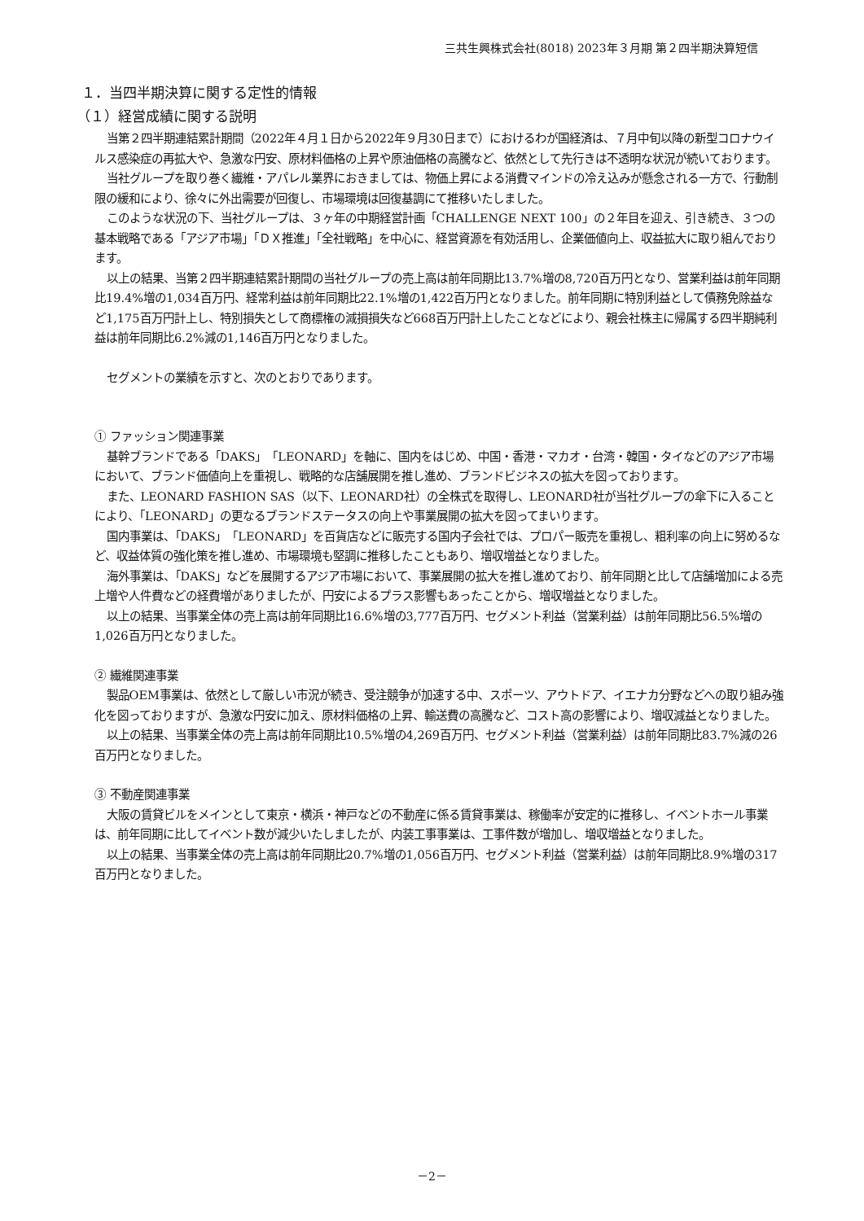三共生興株式会社(8018) 2023年３月期 第２四半期決算短信
１．当四半期決算に関する定性的情報
（１）経営成績に関する説明
当第２四半期連結累計期間（2022年４月１日から2022年９月30日まで）におけるわが国経済は、７月中旬以降の新型コロナウイルス感染症の再拡大や、急激な円安、原材料価格の上昇や原油価格の高騰など、依然として先行きは不透明な状況が続いております。
当社グループを取り巻く繊維・アパレル業界におきましては、物価上昇による消費マインドの冷え込みが懸念される一方で、行動制限の緩和により、徐々に外出需要が回復し、市場環境は回復基調にて推移いたしました。
このような状況の下、当社グループは、３ヶ年の中期経営計画「CHALLENGE NEXT 100」の２年目を迎え、引き続き、３つの基本戦略である「アジア市場」「ＤＸ推進」「全社戦略」を中心に、経営資源を有効活用し、企業価値向上、収益拡大に取り組んでおります。
以上の結果、当第２四半期連結累計期間の当社グループの売上高は前年同期比13.7%増の8,720百万円となり、営業利益は前年同期比19.4%増の1,034百万円、経常利益は前年同期比22.1%増の1,422百万円となりました。前年同期に特別利益として債務免除益など1,175百万円計上し、特別損失として商標権の減損損失など668百万円計上したことなどにより、親会社株主に帰属する四半期純利益は前年同期比6.2%減の1,146百万円となりました。
セグメントの業績を示すと、次のとおりであります。
① ファッション関連事業
基幹ブランドである「DAKS」「LEONARD」を軸に、国内をはじめ、中国・香港・マカオ・台湾・韓国・タイなどのアジア市場において、ブランド価値向上を重視し、戦略的な店舗展開を推し進め、ブランドビジネスの拡大を図っております。
また、LEONARD FASHION SAS（以下、LEONARD社）の全株式を取得し、LEONARD社が当社グループの傘下に入ることにより、「LEONARD」の更なるブランドステータスの向上や事業展開の拡大を図ってまいります。
国内事業は、「DAKS」「LEONARD」を百貨店などに販売する国内子会社では、プロパー販売を重視し、粗利率の向上に努めるなど、収益体質の強化策を推し進め、市場環境も堅調に推移したこともあり、増収増益となりました。
海外事業は、「DAKS」などを展開するアジア市場において、事業展開の拡大を推し進めており、前年同期と比して店舗増加による売上増や人件費などの経費増がありましたが、円安によるプラス影響もあったことから、増収増益となりました。
以上の結果、当事業全体の売上高は前年同期比16.6%増の3,777百万円、セグメント利益（営業利益）は前年同期比56.5%増の1,026百万円となりました。
② 繊維関連事業
製品OEM事業は、依然として厳しい市況が続き、受注競争が加速する中、スポーツ、アウトドア、イエナカ分野などへの取り組み強化を図っておりますが、急激な円安に加え、原材料価格の上昇、輸送費の高騰など、コスト高の影響により、増収減益となりました。
以上の結果、当事業全体の売上高は前年同期比10.5%増の4,269百万円、セグメント利益（営業利益）は前年同期比83.7%減の26百万円となりました。
③ 不動産関連事業
大阪の賃貸ビルをメインとして東京・横浜・神戸などの不動産に係る賃貸事業は、稼働率が安定的に推移し、イベントホール事業は、前年同期に比してイベント数が減少いたしましたが、内装工事事業は、工事件数が増加し、増収増益となりました。
以上の結果、当事業全体の売上高は前年同期比20.7%増の1,056百万円、セグメント利益（営業利益）は前年同期比8.9%増の317百万円となりました。
－2－